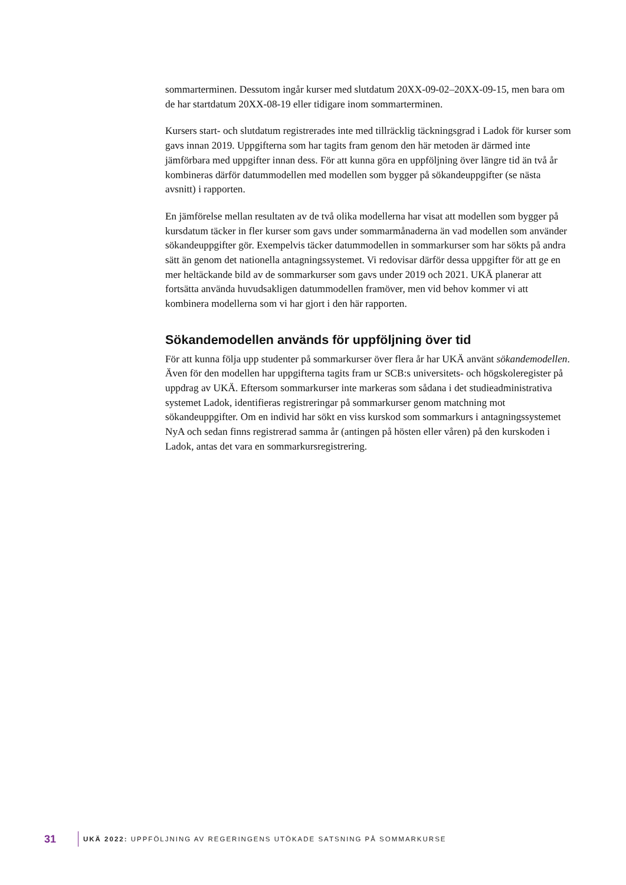sommarterminen. Dessutom ingår kurser med slutdatum 20XX-09-02–20XX-09-15, men bara om de har startdatum 20XX-08-19 eller tidigare inom sommarterminen.
Kursers start- och slutdatum registrerades inte med tillräcklig täckningsgrad i Ladok för kurser som gavs innan 2019. Uppgifterna som har tagits fram genom den här metoden är därmed inte jämförbara med uppgifter innan dess. För att kunna göra en uppföljning över längre tid än två år kombineras därför datummodellen med modellen som bygger på sökandeuppgifter (se nästa avsnitt) i rapporten.
En jämförelse mellan resultaten av de två olika modellerna har visat att modellen som bygger på kursdatum täcker in fler kurser som gavs under sommarmånaderna än vad modellen som använder sökandeuppgifter gör. Exempelvis täcker datummodellen in sommarkurser som har sökts på andra sätt än genom det nationella antagningssystemet. Vi redovisar därför dessa uppgifter för att ge en mer heltäckande bild av de sommarkurser som gavs under 2019 och 2021. UKÄ planerar att fortsätta använda huvudsakligen datummodellen framöver, men vid behov kommer vi att kombinera modellerna som vi har gjort i den här rapporten.
Sökandemodellen används för uppföljning över tid
För att kunna följa upp studenter på sommarkurser över flera år har UKÄ använt sökandemodellen. Även för den modellen har uppgifterna tagits fram ur SCB:s universitets- och högskoleregister på uppdrag av UKÄ. Eftersom sommarkurser inte markeras som sådana i det studieadministrativa systemet Ladok, identifieras registreringar på sommarkurser genom matchning mot sökandeuppgifter. Om en individ har sökt en viss kurskod som sommarkurs i antagningssystemet NyA och sedan finns registrerad samma år (antingen på hösten eller våren) på den kurskoden i Ladok, antas det vara en sommarkursregistrering.
31 UKÄ 2022: UPPFÖLJNING AV REGERINGENS UTÖKADE SATSNING PÅ SOMMARKURSE